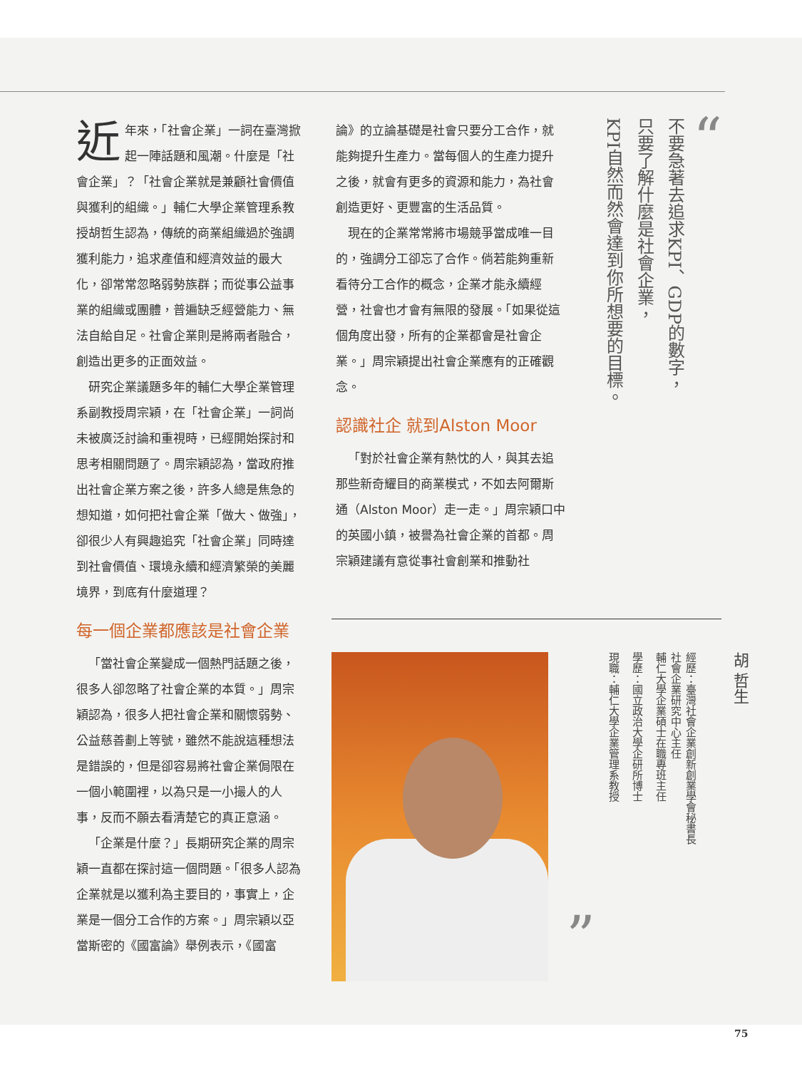近年來，「社會企業」一詞在臺灣掀起一陣話題和風潮。什麼是「社會企業」？「社會企業就是兼顧社會價值與獲利的組織。」輔仁大學企業管理系教授胡哲生認為，傳統的商業組織過於強調獲利能力，追求產值和經濟效益的最大化，卻常常忽略弱勢族群；而從事公益事業的組織或團體，普遍缺乏經營能力、無法自給自足。社會企業則是將兩者融合，創造出更多的正面效益。
研究企業議題多年的輔仁大學企業管理系副教授周宗穎，在「社會企業」一詞尚未被廣泛討論和重視時，已經開始探討和思考相關問題了。周宗穎認為，當政府推出社會企業方案之後，許多人總是焦急的想知道，如何把社會企業「做大、做強」，卻很少人有興趣追究「社會企業」同時達到社會價值、環境永續和經濟繁榮的美麗境界，到底有什麼道理？
每一個企業都應該是社會企業
「當社會企業變成一個熱門話題之後，很多人卻忽略了社會企業的本質。」周宗穎認為，很多人把社會企業和關懷弱勢、公益慈善劃上等號，雖然不能說這種想法是錯誤的，但是卻容易將社會企業侷限在一個小範圍裡，以為只是一小撮人的人事，反而不願去看清楚它的真正意涵。
「企業是什麼？」長期研究企業的周宗穎一直都在探討這一個問題。「很多人認為企業就是以獲利為主要目的，事實上，企業是一個分工合作的方案。」周宗穎以亞當斯密的《國富論》舉例表示，《國富
論》的立論基礎是社會只要分工合作，就能夠提升生產力。當每個人的生產力提升之後，就會有更多的資源和能力，為社會創造更好、更豐富的生活品質。
現在的企業常常將市場競爭當成唯一目的，強調分工卻忘了合作。倘若能夠重新看待分工合作的概念，企業才能永續經營，社會也才會有無限的發展。「如果從這個角度出發，所有的企業都會是社會企業。」周宗穎提出社會企業應有的正確觀念。
認識社企 就到Alston Moor
「對於社會企業有熱忱的人，與其去追那些新奇耀目的商業模式，不如去阿爾斯通（Alston Moor）走一走。」周宗穎口中的英國小鎮，被譽為社會企業的首都。周宗穎建議有意從事社會創業和推動社
“
不要急著去追求KPI、GDP的數字，
只要了解什麼是社會企業，
KPI自然而然會達到你所想要的目標。
”
胡 哲生
經歷：臺灣社會企業創新創業學會秘書長
社會企業研究中心主任
輔仁大學企業碩士在職專班主任
學歷：國立政治大學企研所博士
現職：輔仁大學企業管理系教授
75